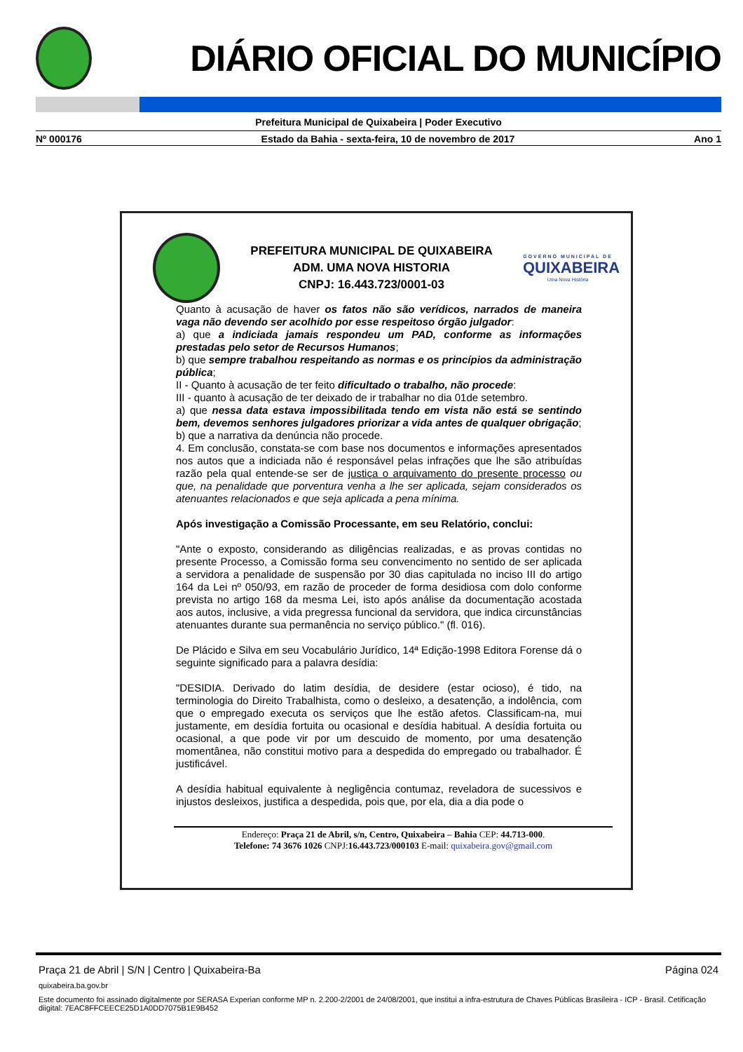DIÁRIO OFICIAL DO MUNICÍPIO
Prefeitura Municipal de Quixabeira | Poder Executivo
Nº 000176 Estado da Bahia - sexta-feira, 10 de novembro de 2017 Ano 1
PREFEITURA MUNICIPAL DE QUIXABEIRA
ADM. UMA NOVA HISTORIA
CNPJ: 16.443.723/0001-03
GOVERNO MUNICIPAL DE
QUIXABEIRA
Uma Nova História
Quanto à acusação de haver os fatos não são verídicos, narrados de maneira vaga não devendo ser acolhido por esse respeitoso órgão julgador:
a) que a indiciada jamais respondeu um PAD, conforme as informações prestadas pelo setor de Recursos Humanos;
b) que sempre trabalhou respeitando as normas e os princípios da administração pública;
II - Quanto à acusação de ter feito dificultado o trabalho, não procede:
III - quanto à acusação de ter deixado de ir trabalhar no dia 01de setembro.
a) que nessa data estava impossibilitada tendo em vista não está se sentindo bem, devemos senhores julgadores priorizar a vida antes de qualquer obrigação;
b) que a narrativa da denúncia não procede.
4. Em conclusão, constata-se com base nos documentos e informações apresentados nos autos que a indiciada não é responsável pelas infrações que lhe são atribuídas razão pela qual entende-se ser de justiça o arquivamento do presente processo ou que, na penalidade que porventura venha a lhe ser aplicada, sejam considerados os atenuantes relacionados e que seja aplicada a pena mínima.
Após investigação a Comissão Processante, em seu Relatório, conclui:
"Ante o exposto, considerando as diligências realizadas, e as provas contidas no presente Processo, a Comissão forma seu convencimento no sentido de ser aplicada a servidora a penalidade de suspensão por 30 dias capitulada no inciso III do artigo 164 da Lei nº 050/93, em razão de proceder de forma desidiosa com dolo conforme prevista no artigo 168 da mesma Lei, isto após análise da documentação acostada aos autos, inclusive, a vida pregressa funcional da servidora, que indica circunstâncias atenuantes durante sua permanência no serviço público." (fl. 016).
De Plácido e Silva em seu Vocabulário Jurídico, 14ª Edição-1998 Editora Forense dá o seguinte significado para a palavra desídia:
"DESIDIA. Derivado do latim desídia, de desidere (estar ocioso), é tido, na terminologia do Direito Trabalhista, como o desleixo, a desatenção, a indolência, com que o empregado executa os serviços que lhe estão afetos. Classificam-na, mui justamente, em desídia fortuita ou ocasional e desídia habitual. A desídia fortuita ou ocasional, a que pode vir por um descuido de momento, por uma desatenção momentânea, não constitui motivo para a despedida do empregado ou trabalhador. É justificável.
A desídia habitual equivalente à negligência contumaz, reveladora de sucessivos e injustos desleixos, justifica a despedida, pois que, por ela, dia a dia pode o
Endereço: Praça 21 de Abril, s/n, Centro, Quixabeira – Bahia CEP: 44.713-000.
Telefone: 74 3676 1026 CNPJ:16.443.723/000103 E-mail: quixabeira.gov@gmail.com
Praça 21 de Abril | S/N | Centro | Quixabeira-Ba Página 024
quixabeira.ba.gov.br
Este documento foi assinado digitalmente por SERASA Experian conforme MP n. 2.200-2/2001 de 24/08/2001, que institui a infra-estrutura de Chaves Públicas Brasileira - ICP - Brasil. Cetificação diigital: 7EAC8FFCEECE25D1A0DD7075B1E9B452